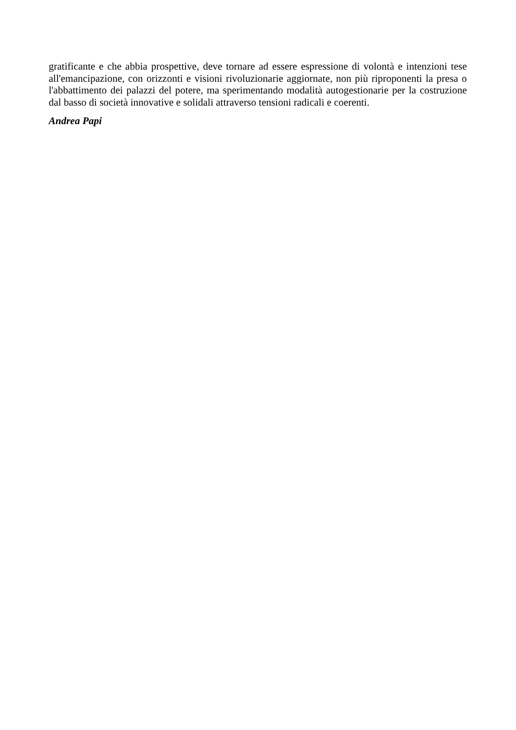gratificante e che abbia prospettive, deve tornare ad essere espressione di volontà e intenzioni tese all'emancipazione, con orizzonti e visioni rivoluzionarie aggiornate, non più riproponenti la presa o l'abbattimento dei palazzi del potere, ma sperimentando modalità autogestionarie per la costruzione dal basso di società innovative e solidali attraverso tensioni radicali e coerenti.
Andrea Papi